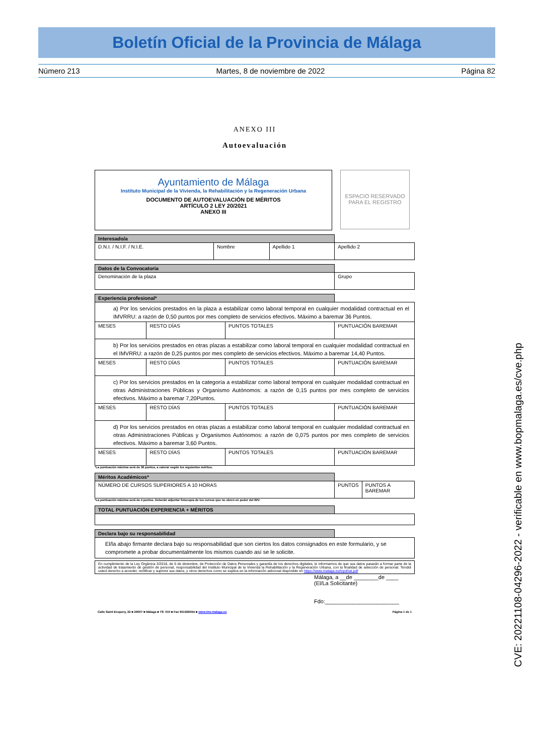Boletín Oficial de la Provincia de Málaga
Número 213 Martes, 8 de noviembre de 2022 Página 82
ANEXO III
Autoevaluación
Ayuntamiento de Málaga
Instituto Municipal de la Vivienda, la Rehabilitación y la Regeneración Urbana
DOCUMENTO DE AUTOEVALUACIÓN DE MÉRITOS
ARTÍCULO 2 LEY 20/2021
ANEXO III
ESPACIO RESERVADO PARA EL REGISTRO
| Interesado/a | | | |
| D.N.I. / N.I.F. / N.I.E. | Nombre | Apellido 1 | Apellido 2 |
| Datos de la Convocatoria | |
| Denominación de la plaza | Grupo |
| Experiencia profesional* | | | |
| a) Por los servicios prestados en la plaza a estabilizar como laboral temporal en cualquier modalidad contractual en el IMVRRU: a razón de 0,50 puntos por mes completo de servicios efectivos. Máximo a baremar 36 Puntos. | | | |
| MESES | RESTO DÍAS | PUNTOS TOTALES | PUNTUACIÓN BAREMAR |
| b) Por los servicios prestados en otras plazas a estabilizar como laboral temporal en cualquier modalidad contractual en el IMVRRU: a razón de 0,25 puntos por mes completo de servicios efectivos. Máximo a baremar 14,40 Puntos. | | | |
| MESES | RESTO DÍAS | PUNTOS TOTALES | PUNTUACIÓN BAREMAR |
| c) Por los servicios prestados en la categoría a estabilizar como laboral temporal en cualquier modalidad contractual en otras Administraciones Públicas y Organismo Autónomos: a razón de 0,15 puntos por mes completo de servicios efectivos. Máximo a baremar 7,20Puntos. | | | |
| MESES | RESTO DÍAS | PUNTOS TOTALES | PUNTUACIÓN BAREMAR |
| d) Por los servicios prestados en otras plazas a estabilizar como laboral temporal en cualquier modalidad contractual en otras Administraciones Públicas y Organismos Autónomos: a razón de 0,075 puntos por mes completo de servicios efectivos. Máximo a baremar 3,60 Puntos. | | | |
| MESES | RESTO DÍAS | PUNTOS TOTALES | PUNTUACIÓN BAREMAR |
*La puntuación máxima será de 36 puntos, a valorar según los siguientes méritos.
| Méritos Académicos* | | |
| NÚMERO DE CURSOS SUPERIORES A 10 HORAS | PUNTOS | PUNTOS A BAREMAR |
*La puntuación máxima será de 4 puntos. Deberán adjuntar fotocopia de los cursos que no obren en poder del IMV.
| TOTAL PUNTUACIÓN EXPERIENCIA + MÉRITOS | |
| Declara bajo su responsabilidad | |
| El/la abajo firmante declara bajo su responsabilidad que son ciertos los datos consignados en este formulario, y se compromete a probar documentalmente los mismos cuando así se le solicite. | |
| En cumplimiento de la Ley Orgánica 3/2018, de 5 de diciembre, de Protección de Datos Personales y garantía de los derechos digitales, le informamos de que sus datos pasarán a formar parte de la actividad de tratamiento de gestión de personal, responsabilidad del Instituto Municipal de la Vivienda la Rehabilitación y la Regeneración Urbana, con la finalidad de selección de personal. Tendrá usted derecho a acceder, rectificar y suprimir sus datos, y otros derechos como se explica en la información adicional disponible en https://www.malaga.eu/lopd/rat.pdf |
Málaga, a __de ________de ____
(El/La Solicitante)
Fdo:________________________
Calle Saint Exupery, 22 ■ 29007 ■ Málaga ■ Tlf. 010 ■ Fax 951926554 ■ www.imv.malaga.eu Página 1 de 1
CVE: 20221108-04296-2022 - verificable en www.bopmalaga.es/cve.php